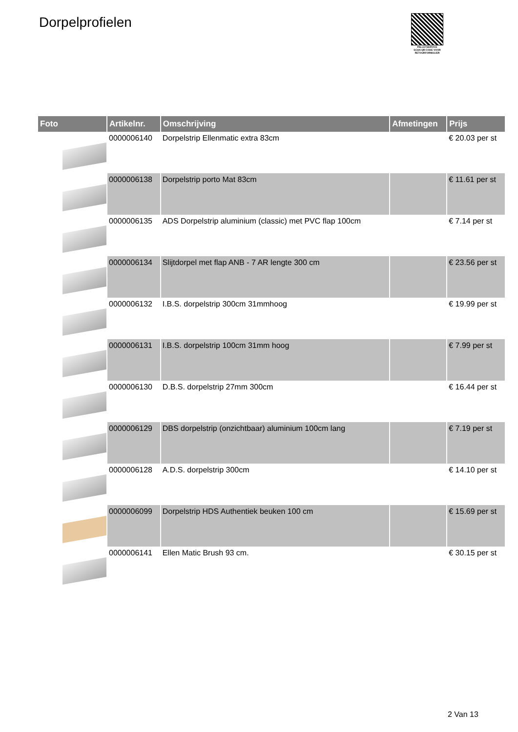Dorpelprofielen
PALLETSERVICE
SCAN QR-CODE VOOR
RETOURFORMULIER
| Foto | Artikelnr. | Omschrijving | Afmetingen | Prijs |
| --- | --- | --- | --- | --- |
| | 0000006140 | Dorpelstrip Ellenmatic extra 83cm | | € 20.03 per st |
| | 0000006138 | Dorpelstrip porto Mat 83cm | | € 11.61 per st |
| | 0000006135 | ADS Dorpelstrip aluminium (classic) met PVC flap 100cm | | € 7.14 per st |
| | 0000006134 | Slijtdorpel met flap ANB - 7 AR lengte 300 cm | | € 23.56 per st |
| | 0000006132 | I.B.S. dorpelstrip 300cm 31mmhoog | | € 19.99 per st |
| | 0000006131 | I.B.S. dorpelstrip 100cm 31mm hoog | | € 7.99 per st |
| | 0000006130 | D.B.S. dorpelstrip 27mm 300cm | | € 16.44 per st |
| | 0000006129 | DBS dorpelstrip (onzichtbaar) aluminium 100cm lang | | € 7.19 per st |
| | 0000006128 | A.D.S. dorpelstrip 300cm | | € 14.10 per st |
| | 0000006099 | Dorpelstrip HDS Authentiek beuken 100 cm | | € 15.69 per st |
| | 0000006141 | Ellen Matic Brush 93 cm. | | € 30.15 per st |
2 Van 13